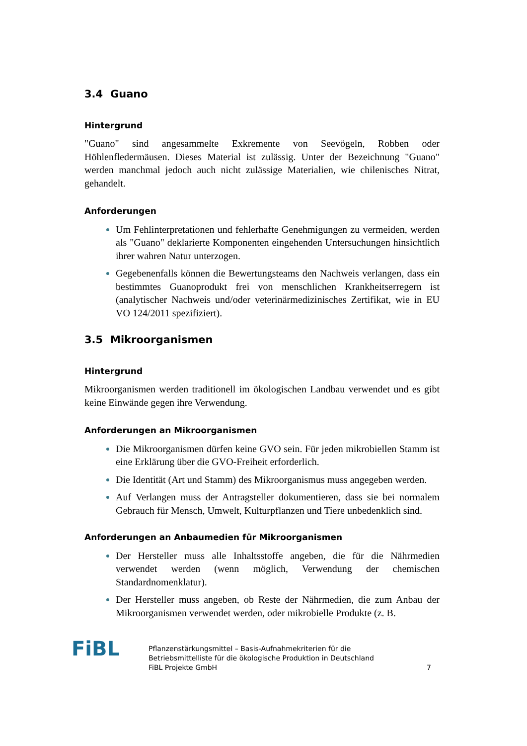3.4 Guano
Hintergrund
"Guano" sind angesammelte Exkremente von Seevögeln, Robben oder Höhlenfledermäusen. Dieses Material ist zulässig. Unter der Bezeichnung "Guano" werden manchmal jedoch auch nicht zulässige Materialien, wie chilenisches Nitrat, gehandelt.
Anforderungen
Um Fehlinterpretationen und fehlerhafte Genehmigungen zu vermeiden, werden als "Guano" deklarierte Komponenten eingehenden Untersuchungen hinsichtlich ihrer wahren Natur unterzogen.
Gegebenenfalls können die Bewertungsteams den Nachweis verlangen, dass ein bestimmtes Guanoprodukt frei von menschlichen Krankheitserregern ist (analytischer Nachweis und/oder veterinärmedizinisches Zertifikat, wie in EU VO 124/2011 spezifiziert).
3.5 Mikroorganismen
Hintergrund
Mikroorganismen werden traditionell im ökologischen Landbau verwendet und es gibt keine Einwände gegen ihre Verwendung.
Anforderungen an Mikroorganismen
Die Mikroorganismen dürfen keine GVO sein. Für jeden mikrobiellen Stamm ist eine Erklärung über die GVO-Freiheit erforderlich.
Die Identität (Art und Stamm) des Mikroorganismus muss angegeben werden.
Auf Verlangen muss der Antragsteller dokumentieren, dass sie bei normalem Gebrauch für Mensch, Umwelt, Kulturpflanzen und Tiere unbedenklich sind.
Anforderungen an Anbaumedien für Mikroorganismen
Der Hersteller muss alle Inhaltsstoffe angeben, die für die Nährmedien verwendet werden (wenn möglich, Verwendung der chemischen Standardnomenklatur).
Der Hersteller muss angeben, ob Reste der Nährmedien, die zum Anbau der Mikroorganismen verwendet werden, oder mikrobielle Produkte (z. B.
FiBL
Pflanzenstärkungsmittel – Basis-Aufnahmekriterien für die
Betriebsmittelliste für die ökologische Produktion in Deutschland
FiBL Projekte GmbH
7